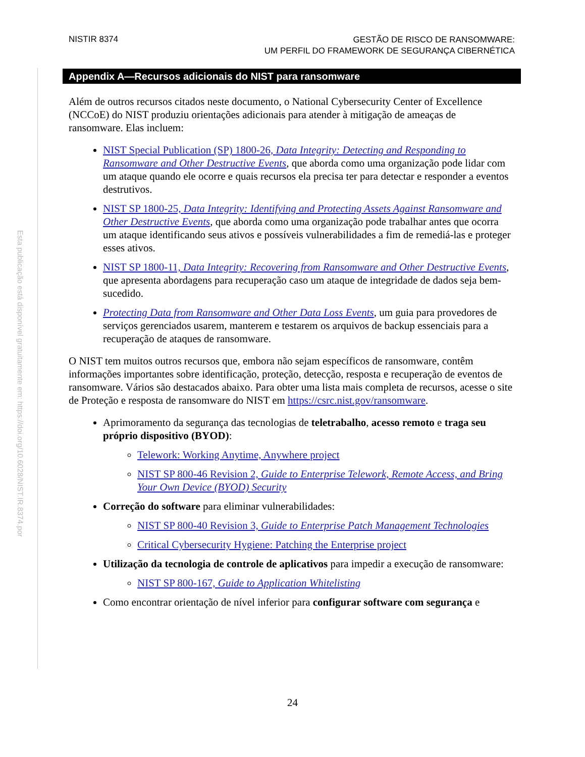NISTIR 8374
GESTÃO DE RISCO DE RANSOMWARE:
UM PERFIL DO FRAMEWORK DE SEGURANÇA CIBERNÉTICA
Esta publicação está disponível gratuitamente em: https://doi.org/10.6028/NIST.IR.8374.por
Appendix A—Recursos adicionais do NIST para ransomware
Além de outros recursos citados neste documento, o National Cybersecurity Center of Excellence (NCCoE) do NIST produziu orientações adicionais para atender à mitigação de ameaças de ransomware. Elas incluem:
NIST Special Publication (SP) 1800-26, Data Integrity: Detecting and Responding to Ransomware and Other Destructive Events, que aborda como uma organização pode lidar com um ataque quando ele ocorre e quais recursos ela precisa ter para detectar e responder a eventos destrutivos.
NIST SP 1800-25, Data Integrity: Identifying and Protecting Assets Against Ransomware and Other Destructive Events, que aborda como uma organização pode trabalhar antes que ocorra um ataque identificando seus ativos e possíveis vulnerabilidades a fim de remediá-las e proteger esses ativos.
NIST SP 1800-11, Data Integrity: Recovering from Ransomware and Other Destructive Events, que apresenta abordagens para recuperação caso um ataque de integridade de dados seja bem-sucedido.
Protecting Data from Ransomware and Other Data Loss Events, um guia para provedores de serviços gerenciados usarem, manterem e testarem os arquivos de backup essenciais para a recuperação de ataques de ransomware.
O NIST tem muitos outros recursos que, embora não sejam específicos de ransomware, contêm informações importantes sobre identificação, proteção, detecção, resposta e recuperação de eventos de ransomware. Vários são destacados abaixo. Para obter uma lista mais completa de recursos, acesse o site de Proteção e resposta de ransomware do NIST em https://csrc.nist.gov/ransomware.
Aprimoramento da segurança das tecnologias de teletrabalho, acesso remoto e traga seu próprio dispositivo (BYOD):
Telework: Working Anytime, Anywhere project
NIST SP 800-46 Revision 2, Guide to Enterprise Telework, Remote Access, and Bring Your Own Device (BYOD) Security
Correção do software para eliminar vulnerabilidades:
NIST SP 800-40 Revision 3, Guide to Enterprise Patch Management Technologies
Critical Cybersecurity Hygiene: Patching the Enterprise project
Utilização da tecnologia de controle de aplicativos para impedir a execução de ransomware:
NIST SP 800-167, Guide to Application Whitelisting
Como encontrar orientação de nível inferior para configurar software com segurança e
24